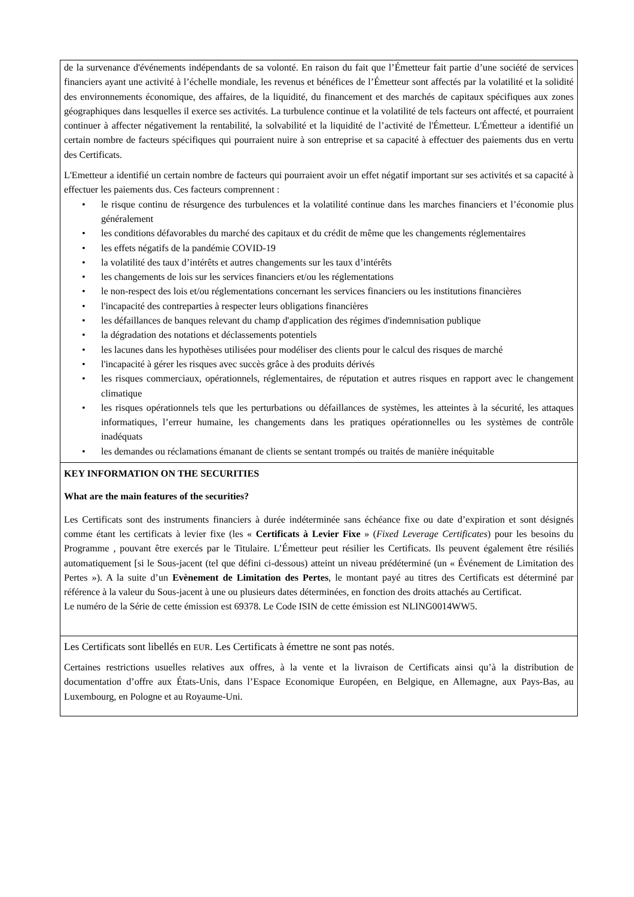| de la survenance d'événements indépendants de sa volonté. En raison du fait que l’Émetteur fait partie d’une société de services financiers ayant une activité à l’échelle mondiale, les revenus et bénéfices de l’Émetteur sont affectés par la volatilité et la solidité des environnements économique, des affaires, de la liquidité, du financement et des marchés de capitaux spécifiques aux zones géographiques dans lesquelles il exerce ses activités. La turbulence continue et la volatilité de tels facteurs ont affecté, et pourraient continuer à affecter négativement la rentabilité, la solvabilité et la liquidité de l’activité de l'Émetteur. L'Émetteur a identifié un certain nombre de facteurs spécifiques qui pourraient nuire à son entreprise et sa capacité à effectuer des paiements dus en vertu des Certificats. L'Emetteur a identifié un certain nombre de facteurs qui pourraient avoir un effet négatif important sur ses activités et sa capacité à effectuer les paiements dus. Ces facteurs comprennent : • le risque continu de résurgence des turbulences et la volatilité continue dans les marches financiers et l’économie plus généralement • les conditions défavorables du marché des capitaux et du crédit de même que les changements réglementaires • les effets négatifs de la pandémie COVID-19 • la volatilité des taux d’intérêts et autres changements sur les taux d’intérêts • les changements de lois sur les services financiers et/ou les réglementations • le non-respect des lois et/ou réglementations concernant les services financiers ou les institutions financières • l'incapacité des contreparties à respecter leurs obligations financières • les défaillances de banques relevant du champ d'application des régimes d'indemnisation publique • la dégradation des notations et déclassements potentiels • les lacunes dans les hypothèses utilisées pour modéliser des clients pour le calcul des risques de marché • l'incapacité à gérer les risques avec succès grâce à des produits dérivés • les risques commerciaux, opérationnels, réglementaires, de réputation et autres risques en rapport avec le changement climatique • les risques opérationnels tels que les perturbations ou défaillances de systèmes, les atteintes à la sécurité, les attaques informatiques, l’erreur humaine, les changements dans les pratiques opérationnelles ou les systèmes de contrôle inadéquats • les demandes ou réclamations émanant de clients se sentant trompés ou traités de manière inéquitable |
| KEY INFORMATION ON THE SECURITIES What are the main features of the securities? Les Certificats sont des instruments financiers à durée indéterminée sans échéance fixe ou date d’expiration et sont désignés comme étant les certificats à levier fixe (les « Certificats à Levier Fixe » ( Fixed Leverage Certificates ) pour les besoins du Programme , pouvant être exercés par le Titulaire. L’Émetteur peut résilier les Certificats. Ils peuvent également être résiliés automatiquement [si le Sous-jacent (tel que défini ci-dessous) atteint un niveau prédéterminé (un « Événement de Limitation des Pertes »). A la suite d’un Evènement de Limitation des Pertes , le montant payé au titres des Certificats est déterminé par référence à la valeur du Sous-jacent à une ou plusieurs dates déterminées, en fonction des droits attachés au Certificat. Le numéro de la Série de cette émission est 69378. Le Code ISIN de cette émission est NLING0014WW5. |
| Les Certificats sont libellés en EUR . Les Certificats à émettre ne sont pas notés. Certaines restrictions usuelles relatives aux offres, à la vente et la livraison de Certificats ainsi qu’à la distribution de documentation d’offre aux États-Unis, dans l’Espace Economique Européen, en Belgique, en Allemagne, aux Pays-Bas, au Luxembourg, en Pologne et au Royaume-Uni. |